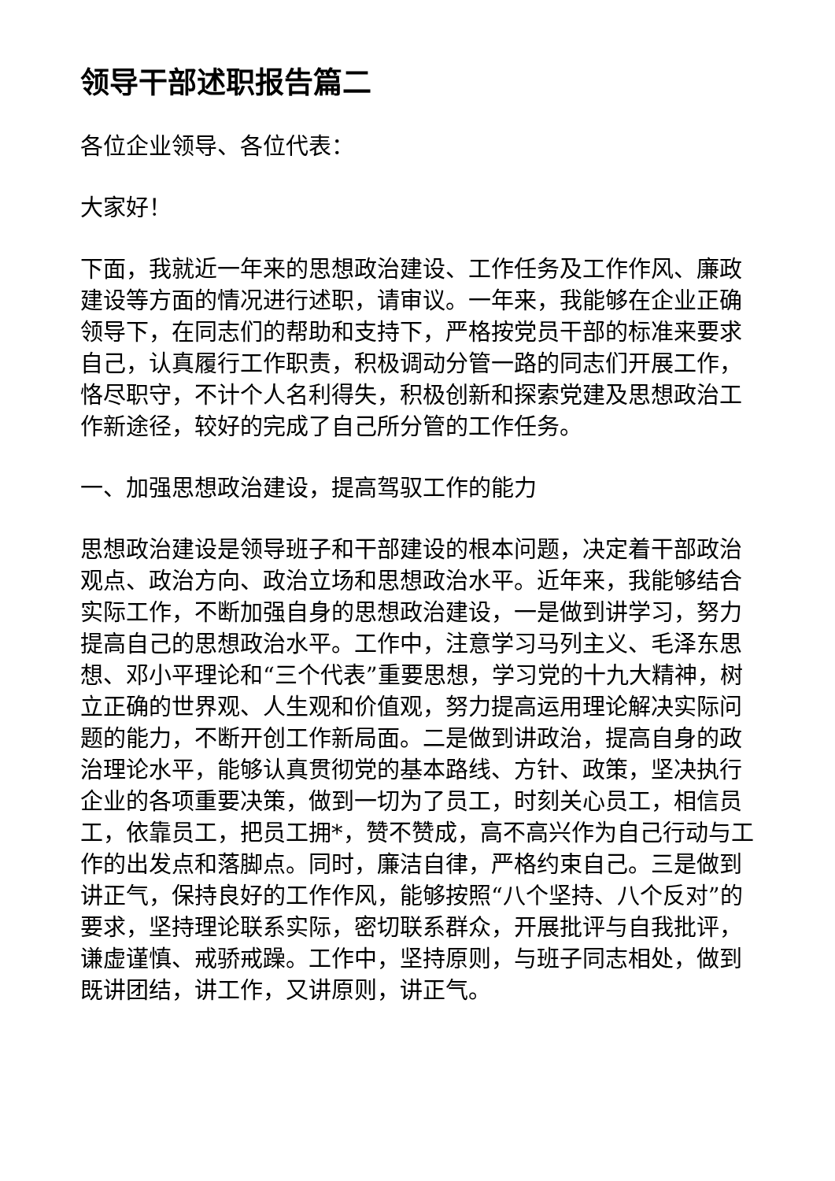领导干部述职报告篇二
各位企业领导、各位代表：
大家好！
下面，我就近一年来的思想政治建设、工作任务及工作作风、廉政建设等方面的情况进行述职，请审议。一年来，我能够在企业正确领导下，在同志们的帮助和支持下，严格按党员干部的标准来要求自己，认真履行工作职责，积极调动分管一路的同志们开展工作，恪尽职守，不计个人名利得失，积极创新和探索党建及思想政治工作新途径，较好的完成了自己所分管的工作任务。
一、加强思想政治建设，提高驾驭工作的能力
思想政治建设是领导班子和干部建设的根本问题，决定着干部政治观点、政治方向、政治立场和思想政治水平。近年来，我能够结合实际工作，不断加强自身的思想政治建设，一是做到讲学习，努力提高自己的思想政治水平。工作中，注意学习马列主义、毛泽东思想、邓小平理论和“三个代表”重要思想，学习党的十九大精神，树立正确的世界观、人生观和价值观，努力提高运用理论解决实际问题的能力，不断开创工作新局面。二是做到讲政治，提高自身的政治理论水平，能够认真贯彻党的基本路线、方针、政策，坚决执行企业的各项重要决策，做到一切为了员工，时刻关心员工，相信员工，依靠员工，把员工拥*，赞不赞成，高不高兴作为自己行动与工作的出发点和落脚点。同时，廉洁自律，严格约束自己。三是做到讲正气，保持良好的工作作风，能够按照“八个坚持、八个反对”的要求，坚持理论联系实际，密切联系群众，开展批评与自我批评，谦虚谨慎、戒骄戒躁。工作中，坚持原则，与班子同志相处，做到既讲团结，讲工作，又讲原则，讲正气。